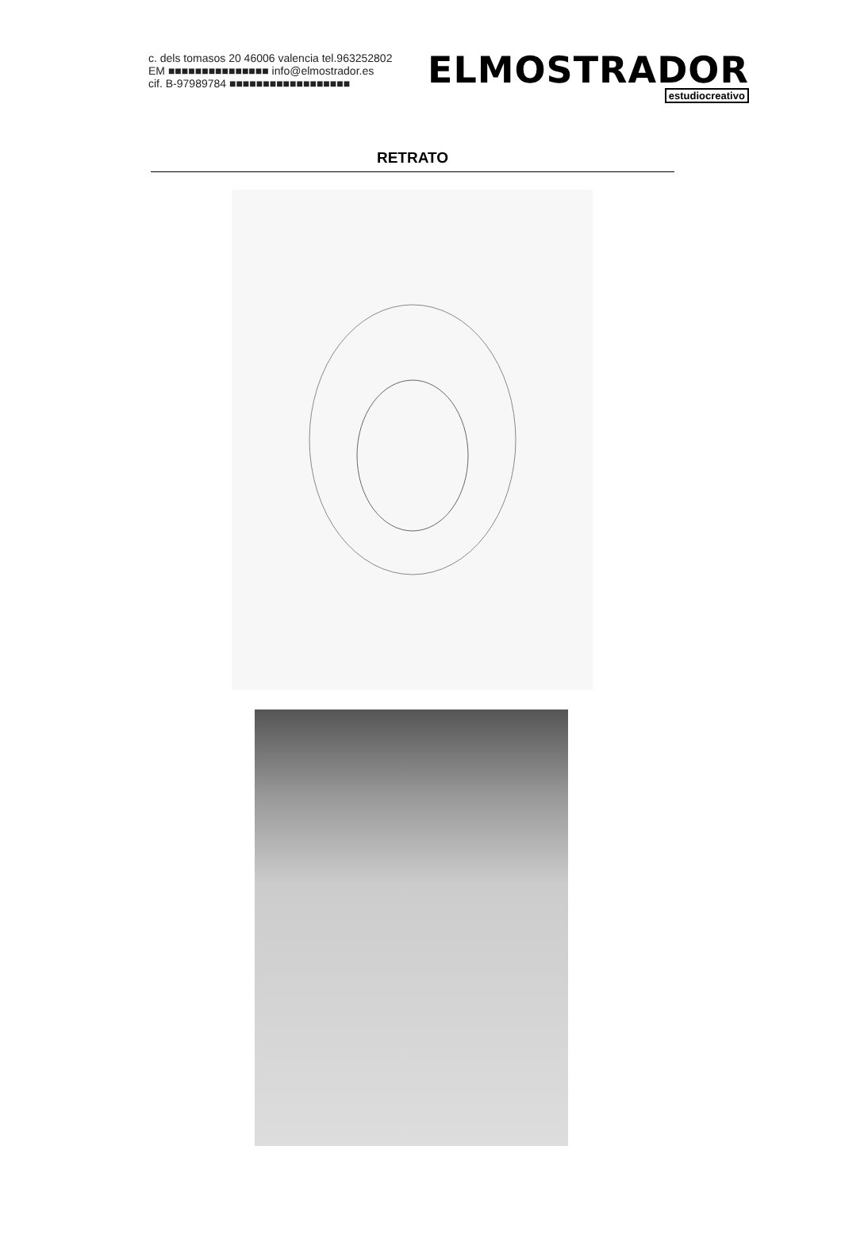c. dels tomasos 20 46006 valencia tel.963252802
EM ■■■■■■■■■■■■■■■ info@elmostrador.es
cif. B-97989784 ■■■■■■■■■■■■■■■■■■
ELMOSTRADOR
estudiocreativo
RETRATO